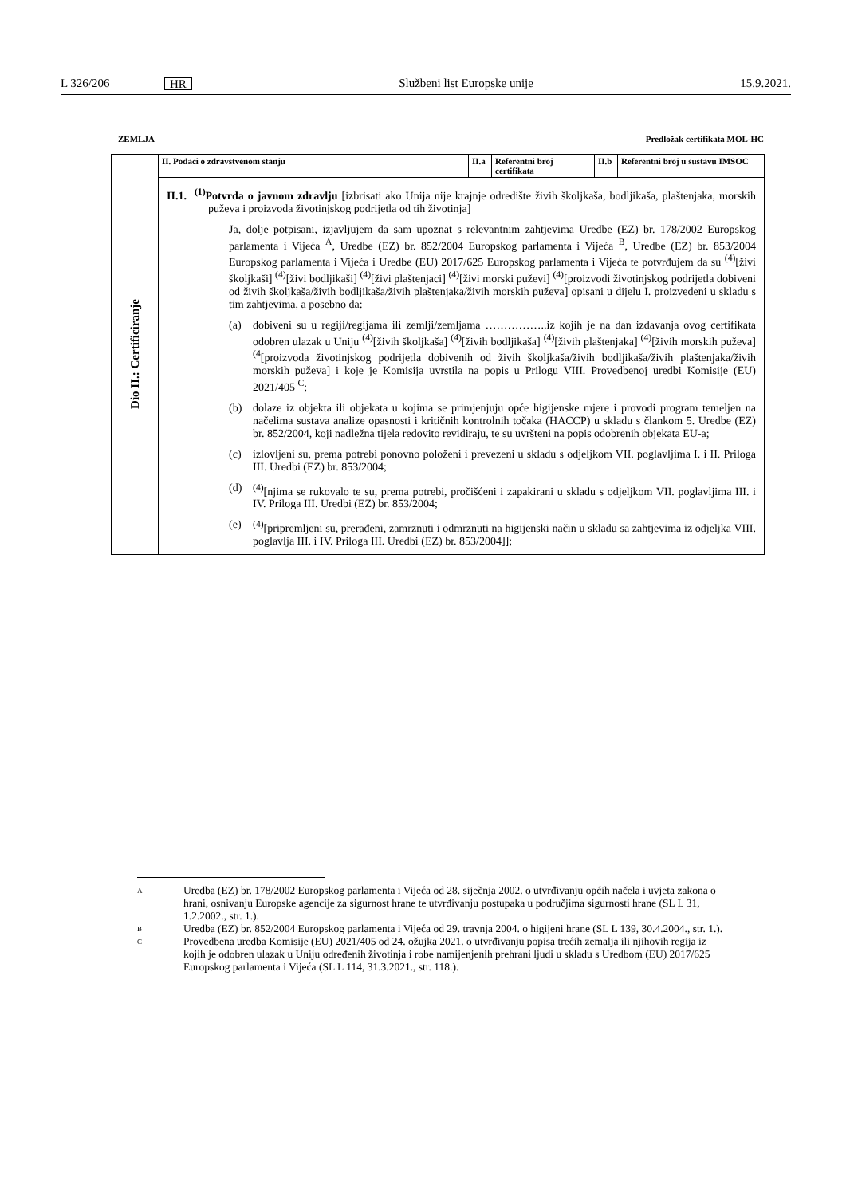L 326/206 HR Službeni list Europske unije 15.9.2021.
ZEMLJA Predložak certifikata MOL-HC
| Dio II.: Certificiranje | II. Podaci o zdravstvenom stanju | II.a | Referentni broj certifikata | II.b | Referentni broj u sustavu IMSOC |
| | II.1. <sup>(1)</sup> Potvrda o javnom zdravlju [izbrisati ako Unija nije krajnje odredište živih školjkaša, bodljikaša, plaštenjaka, morskih puževa i proizvoda životinjskog podrijetla od tih životinja] Ja, dolje potpisani, izjavljujem da sam upoznat s relevantnim zahtjevima Uredbe (EZ) br. 178/2002 Europskog parlamenta i Vijeća <sup>A</sup>, Uredbe (EZ) br. 852/2004 Europskog parlamenta i Vijeća <sup>B</sup>, Uredbe (EZ) br. 853/2004 Europskog parlamenta i Vijeća i Uredbe (EU) 2017/625 Europskog parlamenta i Vijeća te potvrđujem da su <sup>(4)</sup>[živi školjkaši] <sup>(4)</sup>[živi bodljikaši] <sup>(4)</sup>[živi plaštenjaci] <sup>(4)</sup>[živi morski puževi] <sup>(4)</sup>[proizvodi životinjskog podrijetla dobiveni od živih školjkaša/živih bodljikaša/živih plaštenjaka/živih morskih puževa] opisani u dijelu I. proizvedeni u skladu s tim zahtjevima, a posebno da: (a) dobiveni su u regiji/regijama ili zemlji/zemljama ……………..iz kojih je na dan izdavanja ovog certifikata odobren ulazak u Uniju <sup>(4)</sup>[živih školjkaša] <sup>(4)</sup>[živih bodljikaša] <sup>(4)</sup>[živih plaštenjaka] <sup>(4)</sup>[živih morskih puževa] <sup>(4</sup>[proizvoda životinjskog podrijetla dobivenih od živih školjkaša/živih bodljikaša/živih plaštenjaka/živih morskih puževa] i koje je Komisija uvrstila na popis u Prilogu VIII. Provedbenoj uredbi Komisije (EU) 2021/405 <sup>C</sup>; (b) dolaze iz objekta ili objekata u kojima se primjenjuju opće higijenske mjere i provodi program temeljen na načelima sustava analize opasnosti i kritičnih kontrolnih točaka (HACCP) u skladu s člankom 5. Uredbe (EZ) br. 852/2004, koji nadležna tijela redovito revidiraju, te su uvršteni na popis odobrenih objekata EU-a; (c) izlovljeni su, prema potrebi ponovno položeni i prevezeni u skladu s odjeljkom VII. poglavljima I. i II. Priloga III. Uredbi (EZ) br. 853/2004; (d) <sup>(4)</sup>[njima se rukovalo te su, prema potrebi, pročišćeni i zapakirani u skladu s odjeljkom VII. poglavljima III. i IV. Priloga III. Uredbi (EZ) br. 853/2004; (e) <sup>(4)</sup>[pripremljeni su, prerađeni, zamrznuti i odmrznuti na higijenski način u skladu sa zahtjevima iz odjeljka VIII. poglavlja III. i IV. Priloga III. Uredbi (EZ) br. 853/2004]]; | | | | |
A Uredba (EZ) br. 178/2002 Europskog parlamenta i Vijeća od 28. siječnja 2002. o utvrđivanju općih načela i uvjeta zakona o hrani, osnivanju Europske agencije za sigurnost hrane te utvrđivanju postupaka u područjima sigurnosti hrane (SL L 31, 1.2.2002., str. 1.).
B Uredba (EZ) br. 852/2004 Europskog parlamenta i Vijeća od 29. travnja 2004. o higijeni hrane (SL L 139, 30.4.2004., str. 1.).
C Provedbena uredba Komisije (EU) 2021/405 od 24. ožujka 2021. o utvrđivanju popisa trećih zemalja ili njihovih regija iz kojih je odobren ulazak u Uniju određenih životinja i robe namijenjenih prehrani ljudi u skladu s Uredbom (EU) 2017/625 Europskog parlamenta i Vijeća (SL L 114, 31.3.2021., str. 118.).